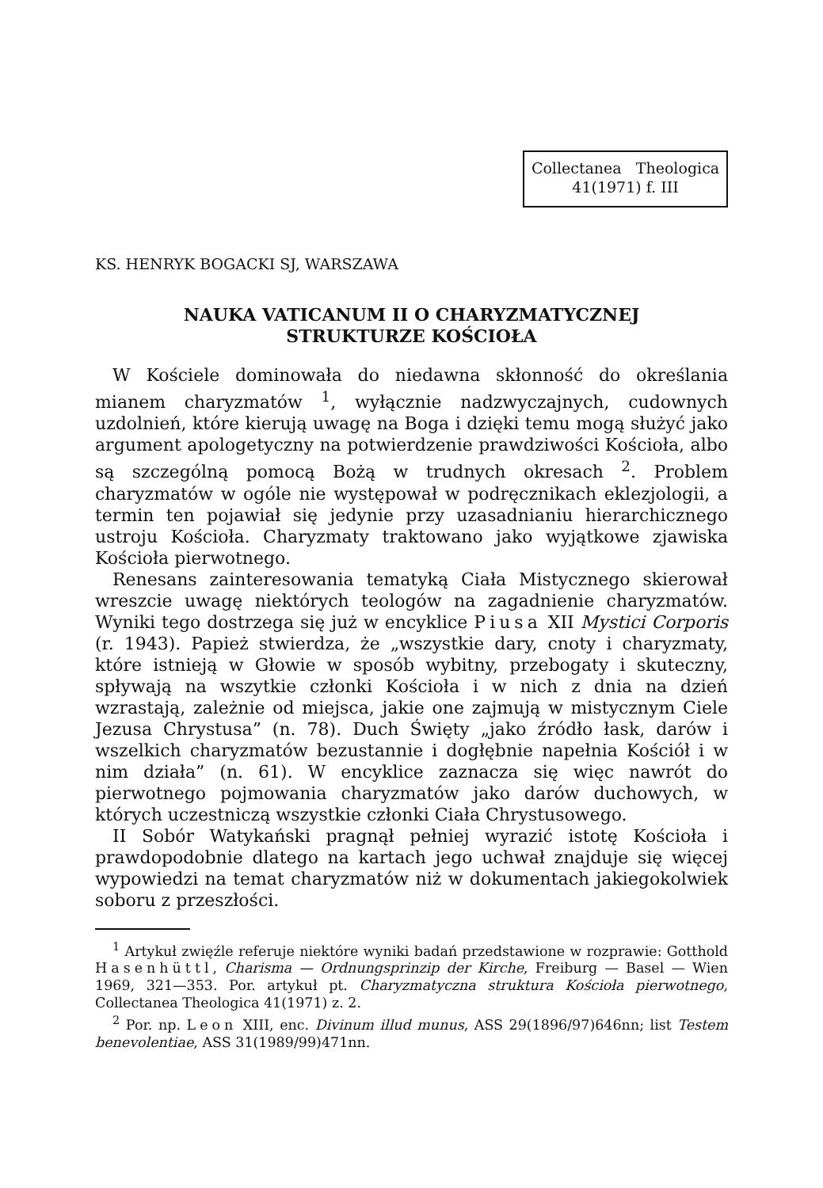Collectanea Theologica
41(1971) f. III
KS. HENRYK BOGACKI SJ, WARSZAWA
NAUKA VATICANUM II O CHARYZMATYCZNEJ
STRUKTURZE KOŚCIOŁA
W Kościele dominowała do niedawna skłonność do określania mianem charyzmatów <sup>1</sup>, wyłącznie nadzwyczajnych, cudownych uzdolnień, które kierują uwagę na Boga i dzięki temu mogą służyć jako argument apologetyczny na potwierdzenie prawdziwości Kościoła, albo są szczególną pomocą Bożą w trudnych okresach <sup>2</sup>. Problem charyzmatów w ogóle nie występował w podręcznikach eklezjologii, a termin ten pojawiał się jedynie przy uzasadnianiu hierarchicznego ustroju Kościoła. Charyzmaty traktowano jako wyjątkowe zjawiska Kościoła pierwotnego.
Renesans zainteresowania tematyką Ciała Mistycznego skierował wreszcie uwagę niektórych teologów na zagadnienie charyzmatów. Wyniki tego dostrzega się już w encyklice Piusa XII Mystici Corporis (r. 1943). Papież stwierdza, że „wszystkie dary, cnoty i charyzmaty, które istnieją w Głowie w sposób wybitny, przebogaty i skuteczny, spływają na wszytkie członki Kościoła i w nich z dnia na dzień wzrastają, zależnie od miejsca, jakie one zajmują w mistycznym Ciele Jezusa Chrystusa” (n. 78). Duch Święty „jako źródło łask, darów i wszelkich charyzmatów bezustannie i dogłębnie napełnia Kościół i w nim działa” (n. 61). W encyklice zaznacza się więc nawrót do pierwotnego pojmowania charyzmatów jako darów duchowych, w których uczestniczą wszystkie członki Ciała Chrystusowego.
II Sobór Watykański pragnął pełniej wyrazić istotę Kościoła i prawdopodobnie dlatego na kartach jego uchwał znajduje się więcej wypowiedzi na temat charyzmatów niż w dokumentach jakiegokolwiek soboru z przeszłości.
<sup>1</sup> Artykuł zwięźle referuje niektóre wyniki badań przedstawione w rozprawie: Gotthold Hasenhüttl, Charisma — Ordnungsprinzip der Kirche, Freiburg — Basel — Wien 1969, 321—353. Por. artykuł pt. Charyzmatyczna struktura Kościoła pierwotnego, Collectanea Theologica 41(1971) z. 2.
<sup>2</sup> Por. np. Leon XIII, enc. Divinum illud munus, ASS 29(1896/97)646nn; list Testem benevolentiae, ASS 31(1989/99)471nn.